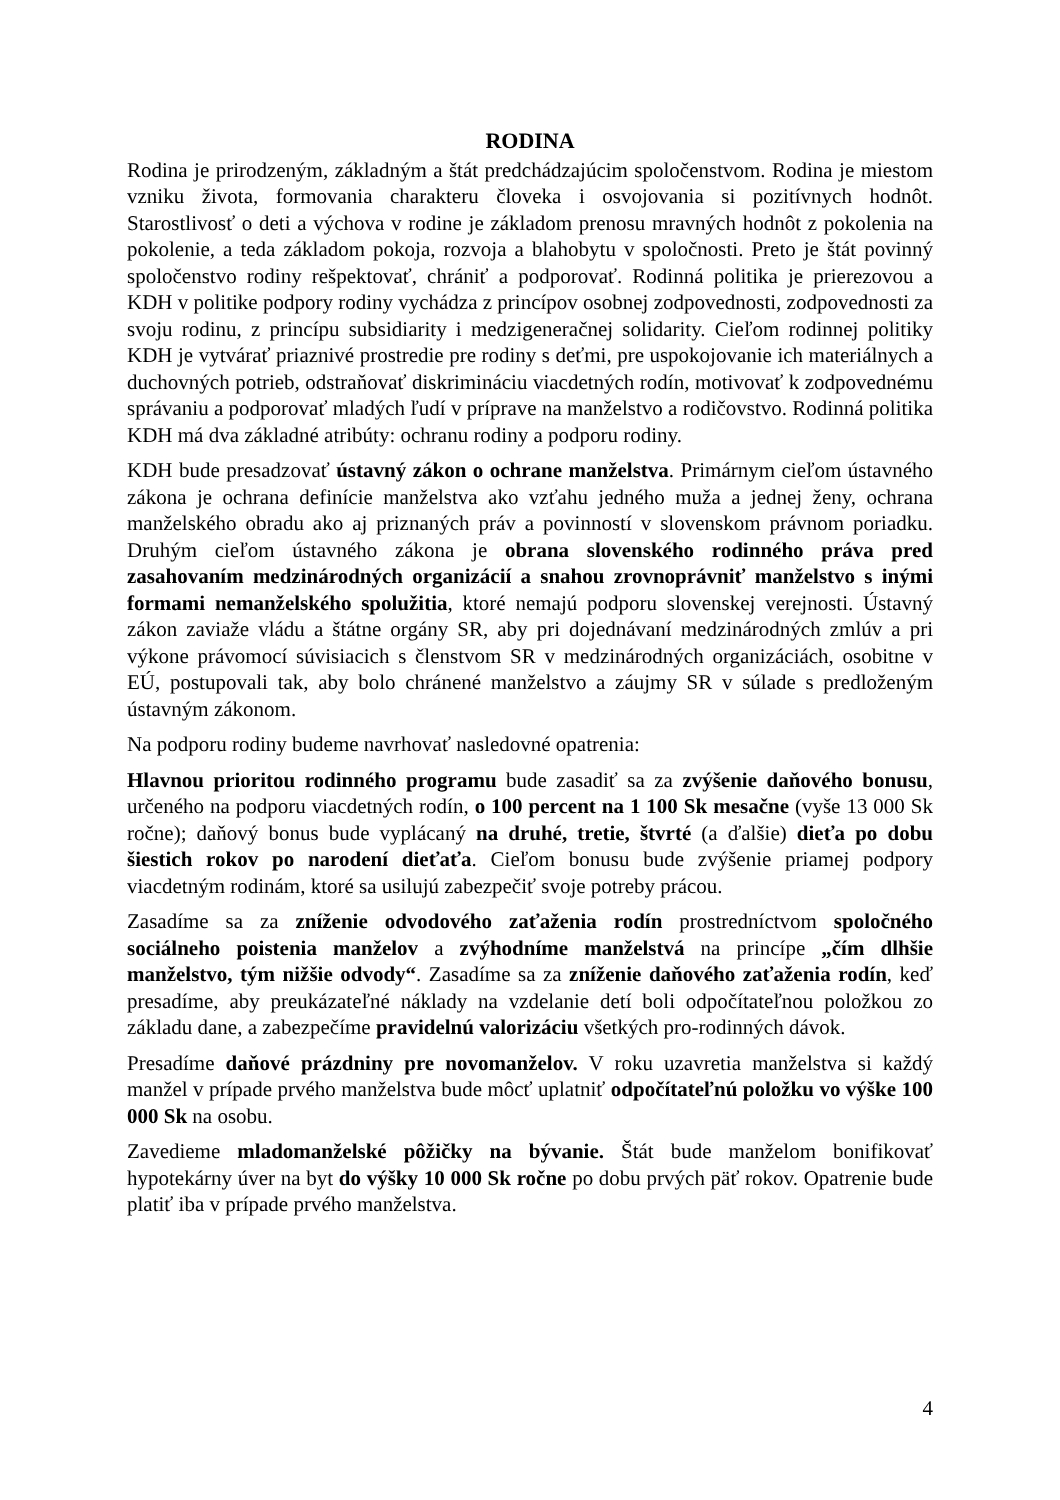RODINA
Rodina je prirodzeným, základným a štát predchádzajúcim spoločenstvom. Rodina je miestom vzniku života, formovania charakteru človeka i osvojovania si pozitívnych hodnôt. Starostlivosť o deti a výchova v rodine je základom prenosu mravných hodnôt z pokolenia na pokolenie, a teda základom pokoja, rozvoja a blahobytu v spoločnosti. Preto je štát povinný spoločenstvo rodiny rešpektovať, chrániť a podporovať. Rodinná politika je prierezovou a KDH v politike podpory rodiny vychádza z princípov osobnej zodpovednosti, zodpovednosti za svoju rodinu, z princípu subsidiarity i medzigeneračnej solidarity. Cieľom rodinnej politiky KDH je vytvárať priaznivé prostredie pre rodiny s deťmi, pre uspokojovanie ich materiálnych a duchovných potrieb, odstraňovať diskrimináciu viacdetných rodín, motivovať k zodpovednému správaniu a podporovať mladých ľudí v príprave na manželstvo a rodičovstvo. Rodinná politika KDH má dva základné atribúty: ochranu rodiny a podporu rodiny.
KDH bude presadzovať ústavný zákon o ochrane manželstva. Primárnym cieľom ústavného zákona je ochrana definície manželstva ako vzťahu jedného muža a jednej ženy, ochrana manželského obradu ako aj priznaných práv a povinností v slovenskom právnom poriadku. Druhým cieľom ústavného zákona je obrana slovenského rodinného práva pred zasahovaním medzinárodných organizácií a snahou zrovnoprávniť manželstvo s inými formami nemanželského spolužitia, ktoré nemajú podporu slovenskej verejnosti. Ústavný zákon zaviaže vládu a štátne orgány SR, aby pri dojednávaní medzinárodných zmlúv a pri výkone právomocí súvisiacich s členstvom SR v medzinárodných organizáciách, osobitne v EÚ, postupovali tak, aby bolo chránené manželstvo a záujmy SR v súlade s predloženým ústavným zákonom.
Na podporu rodiny budeme navrhovať nasledovné opatrenia:
Hlavnou prioritou rodinného programu bude zasadiť sa za zvýšenie daňového bonusu, určeného na podporu viacdetných rodín, o 100 percent na 1 100 Sk mesačne (vyše 13 000 Sk ročne); daňový bonus bude vyplácaný na druhé, tretie, štvrté (a ďalšie) dieťa po dobu šiestich rokov po narodení dieťaťa. Cieľom bonusu bude zvýšenie priamej podpory viacdetným rodinám, ktoré sa usilujú zabezpečiť svoje potreby prácou.
Zasadíme sa za zníženie odvodového zaťaženia rodín prostredníctvom spoločného sociálneho poistenia manželov a zvýhodníme manželstvá na princípe „čím dlhšie manželstvo, tým nižšie odvody“. Zasadíme sa za zníženie daňového zaťaženia rodín, keď presadíme, aby preukázateľné náklady na vzdelanie detí boli odpočítateľnou položkou zo základu dane, a zabezpečíme pravidelnú valorizáciu všetkých pro-rodinných dávok.
Presadíme daňové prázdniny pre novomanželov. V roku uzavretia manželstva si každý manžel v prípade prvého manželstva bude môcť uplatniť odpočítateľnú položku vo výške 100 000 Sk na osobu.
Zavedieme mladomanželské pôžičky na bývanie. Štát bude manželom bonifikovať hypotekárny úver na byt do výšky 10 000 Sk ročne po dobu prvých päť rokov. Opatrenie bude platiť iba v prípade prvého manželstva.
4